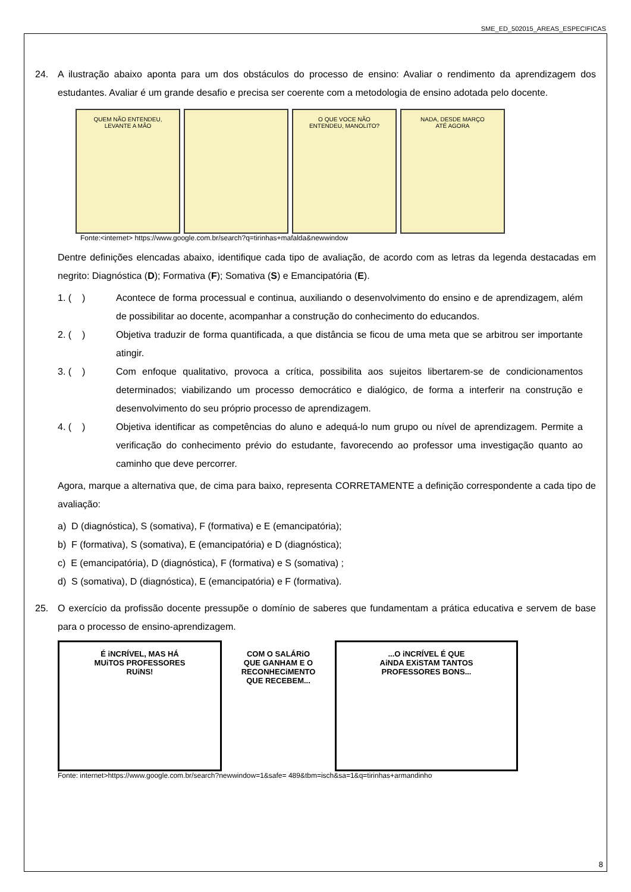SME_ED_502015_AREAS_ESPECIFICAS
24. A ilustração abaixo aponta para um dos obstáculos do processo de ensino: Avaliar o rendimento da aprendizagem dos estudantes. Avaliar é um grande desafio e precisa ser coerente com a metodologia de ensino adotada pelo docente.
QUEM NÃO ENTENDEU,
LEVANTE A MÃO
O QUE VOCE NÃO
ENTENDEU, MANOLITO?
NADA, DESDE MARÇO
ATÉ AGORA
Fonte:<internet> https://www.google.com.br/search?q=tirinhas+mafalda&newwindow
Dentre definições elencadas abaixo, identifique cada tipo de avaliação, de acordo com as letras da legenda destacadas em negrito: Diagnóstica (D); Formativa (F); Somativa (S) e Emancipatória (E).
1. ( )
Acontece de forma processual e continua, auxiliando o desenvolvimento do ensino e de aprendizagem, além de possibilitar ao docente, acompanhar a construção do conhecimento do educandos.
2. ( )
Objetiva traduzir de forma quantificada, a que distância se ficou de uma meta que se arbitrou ser importante atingir.
3. ( )
Com enfoque qualitativo, provoca a crítica, possibilita aos sujeitos libertarem-se de condicionamentos determinados; viabilizando um processo democrático e dialógico, de forma a interferir na construção e desenvolvimento do seu próprio processo de aprendizagem.
4. ( )
Objetiva identificar as competências do aluno e adequá-lo num grupo ou nível de aprendizagem. Permite a verificação do conhecimento prévio do estudante, favorecendo ao professor uma investigação quanto ao caminho que deve percorrer.
Agora, marque a alternativa que, de cima para baixo, representa CORRETAMENTE a definição correspondente a cada tipo de avaliação:
a) D (diagnóstica), S (somativa), F (formativa) e E (emancipatória);
b) F (formativa), S (somativa), E (emancipatória) e D (diagnóstica);
c) E (emancipatória), D (diagnóstica), F (formativa) e S (somativa) ;
d) S (somativa), D (diagnóstica), E (emancipatória) e F (formativa).
25. O exercício da profissão docente pressupõe o domínio de saberes que fundamentam a prática educativa e servem de base para o processo de ensino-aprendizagem.
É iNCRÍVEL, MAS HÁ
MUiTOS PROFESSORES
RUiNS!
COM O SALÁRiO
QUE GANHAM E O
RECONHECiMENTO
QUE RECEBEM...
...O iNCRÍVEL É QUE
AiNDA EXiSTAM TANTOS
PROFESSORES BONS...
Fonte: internet>https://www.google.com.br/search?newwindow=1&safe= 489&tbm=isch&sa=1&q=tirinhas+armandinho
8